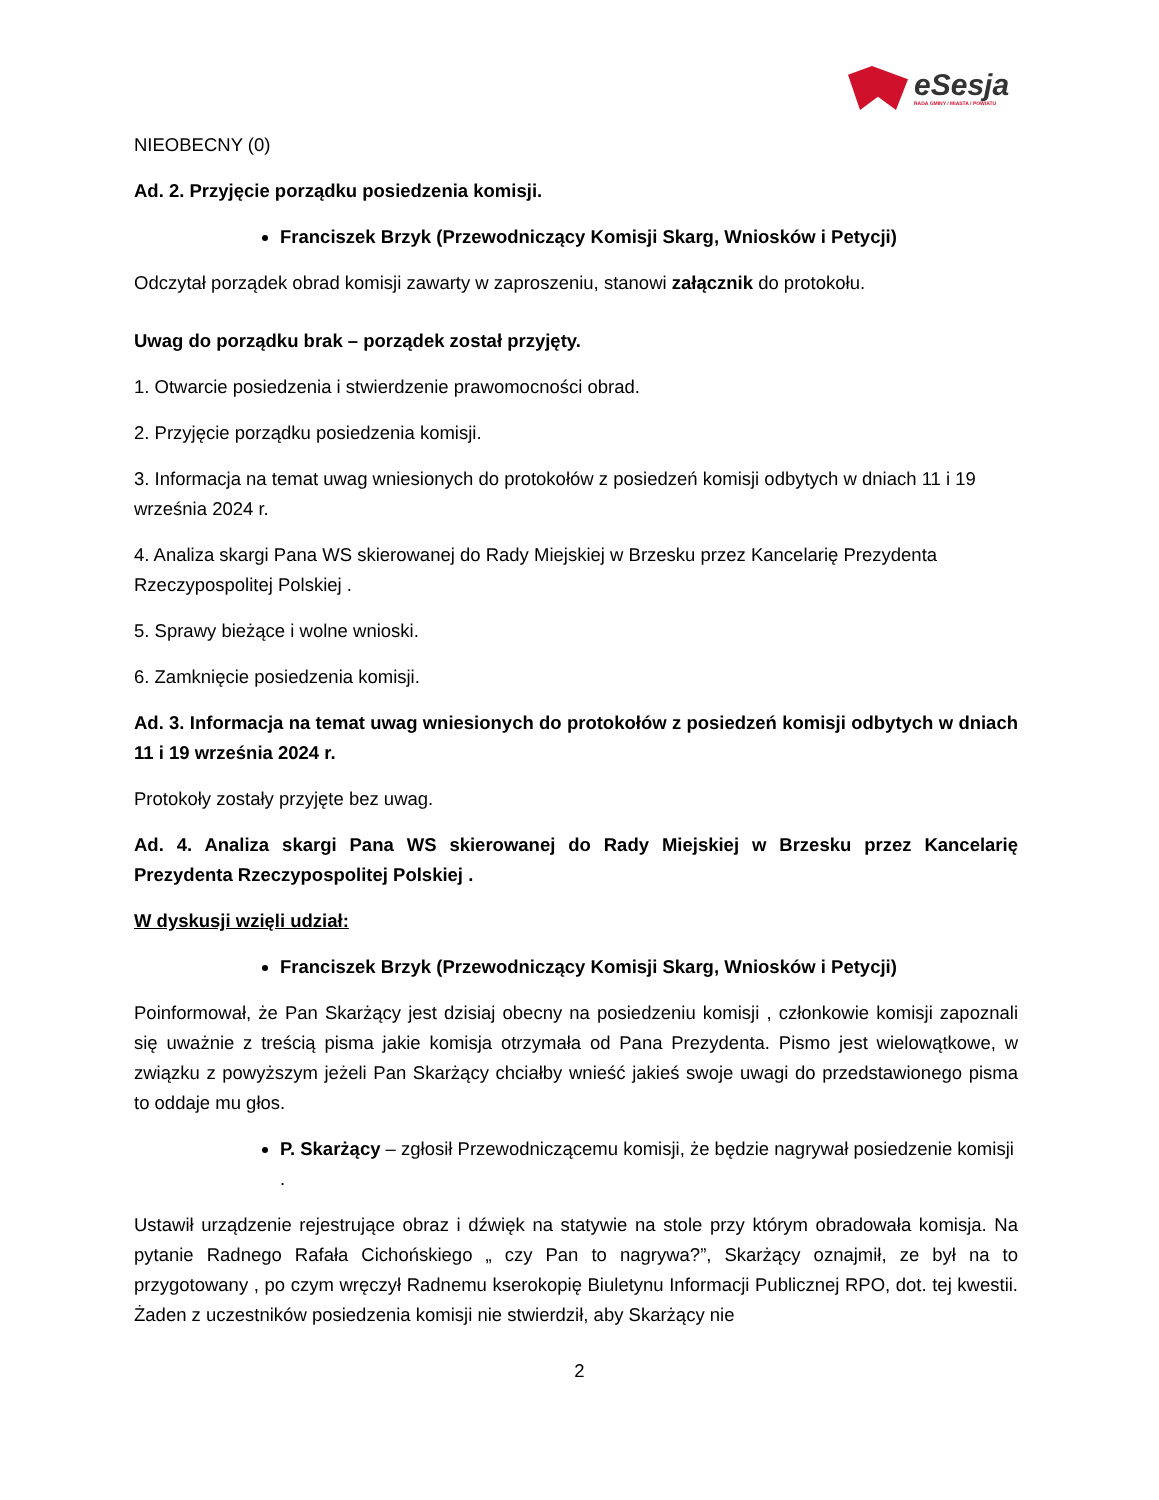eSesja
RADA GMINY / MIASTA / POWIATU
NIEOBECNY (0)
Ad. 2. Przyjęcie porządku posiedzenia komisji.
Franciszek Brzyk (Przewodniczący Komisji Skarg, Wniosków i Petycji)
Odczytał porządek obrad komisji zawarty w zaproszeniu, stanowi załącznik do protokołu.
Uwag do porządku brak – porządek został przyjęty.
1. Otwarcie posiedzenia i stwierdzenie prawomocności obrad.
2. Przyjęcie porządku posiedzenia komisji.
3. Informacja na temat uwag wniesionych do protokołów z posiedzeń komisji odbytych w dniach 11 i 19 września 2024 r.
4. Analiza skargi Pana WS skierowanej do Rady Miejskiej w Brzesku przez Kancelarię Prezydenta Rzeczypospolitej Polskiej .
5. Sprawy bieżące i wolne wnioski.
6. Zamknięcie posiedzenia komisji.
Ad. 3. Informacja na temat uwag wniesionych do protokołów z posiedzeń komisji odbytych w dniach 11 i 19 września 2024 r.
Protokoły zostały przyjęte bez uwag.
Ad. 4. Analiza skargi Pana WS skierowanej do Rady Miejskiej w Brzesku przez Kancelarię Prezydenta Rzeczypospolitej Polskiej .
W dyskusji wzięli udział:
Franciszek Brzyk (Przewodniczący Komisji Skarg, Wniosków i Petycji)
Poinformował, że Pan Skarżący jest dzisiaj obecny na posiedzeniu komisji , członkowie komisji zapoznali się uważnie z treścią pisma jakie komisja otrzymała od Pana Prezydenta. Pismo jest wielowątkowe, w związku z powyższym jeżeli Pan Skarżący chciałby wnieść jakieś swoje uwagi do przedstawionego pisma to oddaje mu głos.
P. Skarżący – zgłosił Przewodniczącemu komisji, że będzie nagrywał posiedzenie komisji .
Ustawił urządzenie rejestrujące obraz i dźwięk na statywie na stole przy którym obradowała komisja. Na pytanie Radnego Rafała Cichońskiego „ czy Pan to nagrywa?”, Skarżący oznajmił, ze był na to przygotowany , po czym wręczył Radnemu kserokopię Biuletynu Informacji Publicznej RPO, dot. tej kwestii. Żaden z uczestników posiedzenia komisji nie stwierdził, aby Skarżący nie
2